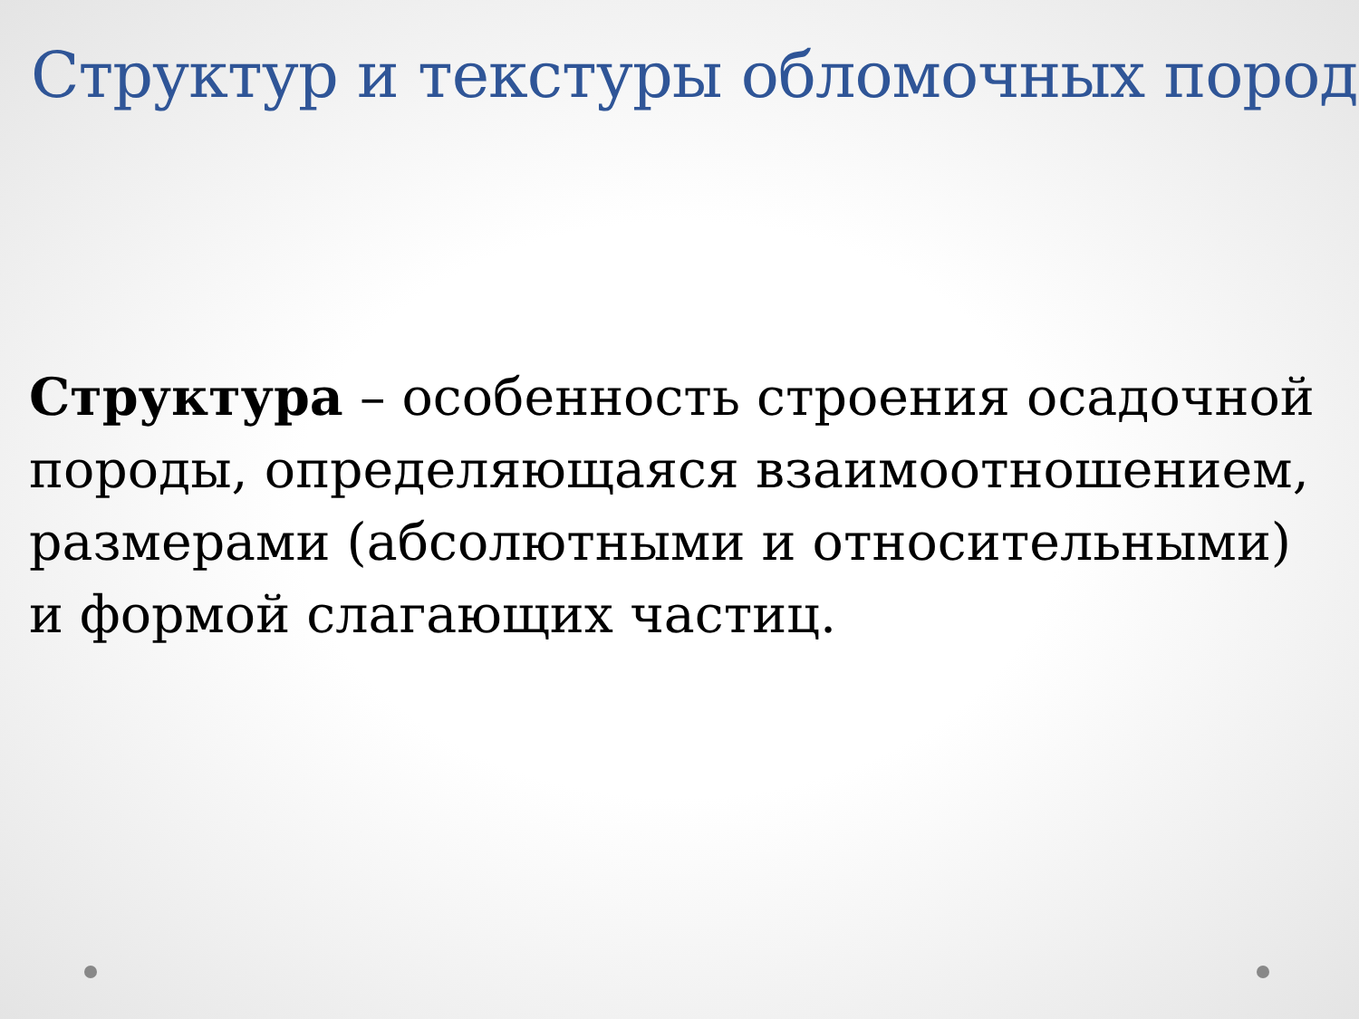Структур и текстуры обломочных пород
Структура – особенность строения осадочной породы, определяющаяся взаимоотношением, размерами (абсолютными и относительными) и формой слагающих частиц.